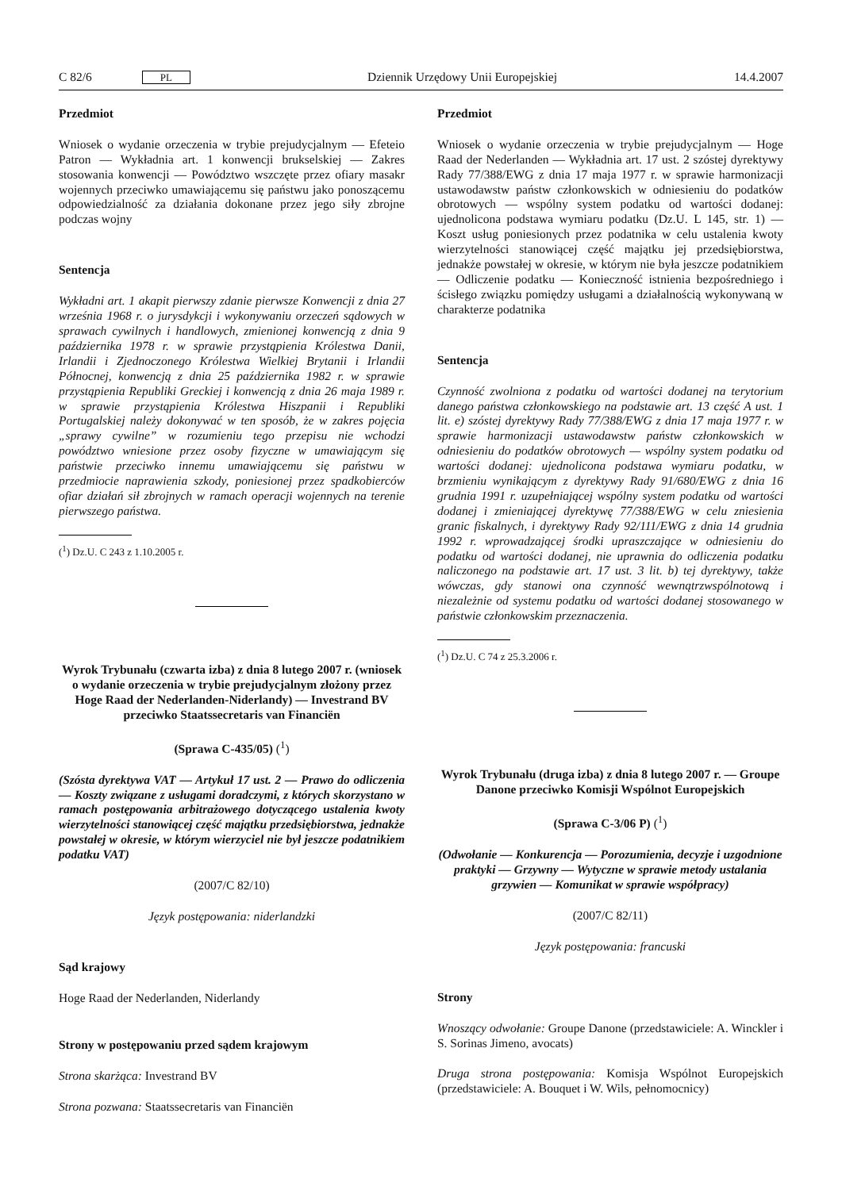C 82/6 PL Dziennik Urzędowy Unii Europejskiej 14.4.2007
Przedmiot
Wniosek o wydanie orzeczenia w trybie prejudycjalnym — Efeteio Patron — Wykładnia art. 1 konwencji brukselskiej — Zakres stosowania konwencji — Powództwo wszczęte przez ofiary masakr wojennych przeciwko umawiającemu się państwu jako ponoszącemu odpowiedzialność za działania dokonane przez jego siły zbrojne podczas wojny
Sentencja
Wykładni art. 1 akapit pierwszy zdanie pierwsze Konwencji z dnia 27 września 1968 r. o jurysdykcji i wykonywaniu orzeczeń sądowych w sprawach cywilnych i handlowych, zmienionej konwencją z dnia 9 października 1978 r. w sprawie przystąpienia Królestwa Danii, Irlandii i Zjednoczonego Królestwa Wielkiej Brytanii i Irlandii Północnej, konwencją z dnia 25 października 1982 r. w sprawie przystąpienia Republiki Greckiej i konwencją z dnia 26 maja 1989 r. w sprawie przystąpienia Królestwa Hiszpanii i Republiki Portugalskiej należy dokonywać w ten sposób, że w zakres pojęcia „sprawy cywilne” w rozumieniu tego przepisu nie wchodzi powództwo wniesione przez osoby fizyczne w umawiającym się państwie przeciwko innemu umawiającemu się państwu w przedmiocie naprawienia szkody, poniesionej przez spadkobierców ofiar działań sił zbrojnych w ramach operacji wojennych na terenie pierwszego państwa.
(<sup>1</sup>) Dz.U. C 243 z 1.10.2005 r.
Wyrok Trybunału (czwarta izba) z dnia 8 lutego 2007 r. (wniosek o wydanie orzeczenia w trybie prejudycjalnym złożony przez Hoge Raad der Nederlanden-Niderlandy) — Investrand BV przeciwko Staatssecretaris van Financiën
(Sprawa C-435/05) (<sup>1</sup>)
(Szósta dyrektywa VAT — Artykuł 17 ust. 2 — Prawo do odliczenia — Koszty związane z usługami doradczymi, z których skorzystano w ramach postępowania arbitrażowego dotyczącego ustalenia kwoty wierzytelności stanowiącej część majątku przedsiębiorstwa, jednakże powstałej w okresie, w którym wierzyciel nie był jeszcze podatnikiem podatku VAT)
(2007/C 82/10)
Język postępowania: niderlandzki
Sąd krajowy
Hoge Raad der Nederlanden, Niderlandy
Strony w postępowaniu przed sądem krajowym
Strona skarżąca: Investrand BV
Strona pozwana: Staatssecretaris van Financiën
Przedmiot
Wniosek o wydanie orzeczenia w trybie prejudycjalnym — Hoge Raad der Nederlanden — Wykładnia art. 17 ust. 2 szóstej dyrektywy Rady 77/388/EWG z dnia 17 maja 1977 r. w sprawie harmonizacji ustawodawstw państw członkowskich w odniesieniu do podatków obrotowych — wspólny system podatku od wartości dodanej: ujednolicona podstawa wymiaru podatku (Dz.U. L 145, str. 1) — Koszt usług poniesionych przez podatnika w celu ustalenia kwoty wierzytelności stanowiącej część majątku jej przedsiębiorstwa, jednakże powstałej w okresie, w którym nie była jeszcze podatnikiem — Odliczenie podatku — Konieczność istnienia bezpośredniego i ścisłego związku pomiędzy usługami a działalnością wykonywaną w charakterze podatnika
Sentencja
Czynność zwolniona z podatku od wartości dodanej na terytorium danego państwa członkowskiego na podstawie art. 13 część A ust. 1 lit. e) szóstej dyrektywy Rady 77/388/EWG z dnia 17 maja 1977 r. w sprawie harmonizacji ustawodawstw państw członkowskich w odniesieniu do podatków obrotowych — wspólny system podatku od wartości dodanej: ujednolicona podstawa wymiaru podatku, w brzmieniu wynikającym z dyrektywy Rady 91/680/EWG z dnia 16 grudnia 1991 r. uzupełniającej wspólny system podatku od wartości dodanej i zmieniającej dyrektywę 77/388/EWG w celu zniesienia granic fiskalnych, i dyrektywy Rady 92/111/EWG z dnia 14 grudnia 1992 r. wprowadzającej środki upraszczające w odniesieniu do podatku od wartości dodanej, nie uprawnia do odliczenia podatku naliczonego na podstawie art. 17 ust. 3 lit. b) tej dyrektywy, także wówczas, gdy stanowi ona czynność wewnątrzwspólnotową i niezależnie od systemu podatku od wartości dodanej stosowanego w państwie członkowskim przeznaczenia.
(<sup>1</sup>) Dz.U. C 74 z 25.3.2006 r.
Wyrok Trybunału (druga izba) z dnia 8 lutego 2007 r. — Groupe Danone przeciwko Komisji Wspólnot Europejskich
(Sprawa C-3/06 P) (<sup>1</sup>)
(Odwołanie — Konkurencja — Porozumienia, decyzje i uzgodnione praktyki — Grzywny — Wytyczne w sprawie metody ustalania grzywien — Komunikat w sprawie współpracy)
(2007/C 82/11)
Język postępowania: francuski
Strony
Wnoszący odwołanie: Groupe Danone (przedstawiciele: A. Winckler i S. Sorinas Jimeno, avocats)
Druga strona postępowania: Komisja Wspólnot Europejskich (przedstawiciele: A. Bouquet i W. Wils, pełnomocnicy)